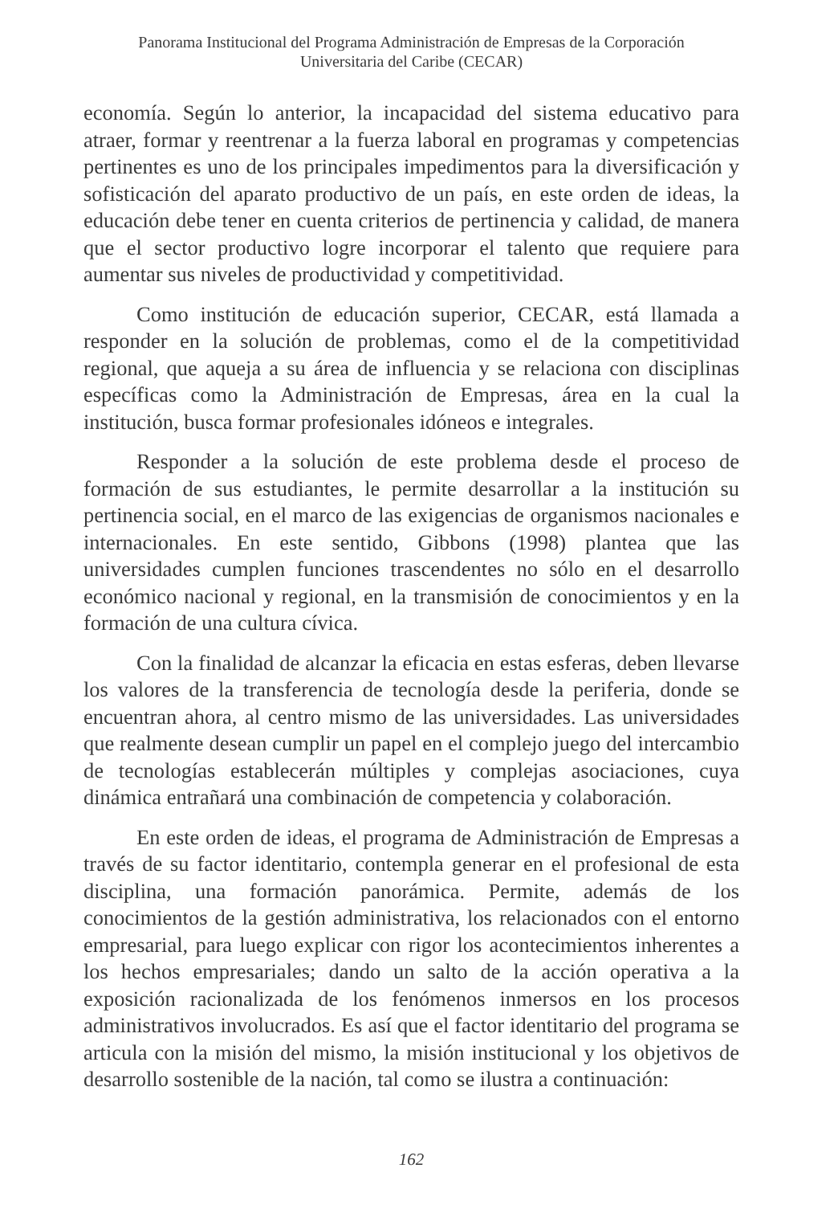Panorama Institucional del Programa Administración de Empresas de la Corporación
Universitaria del Caribe (CECAR)
economía. Según lo anterior, la incapacidad del sistema educativo para atraer, formar y reentrenar a la fuerza laboral en programas y competencias pertinentes es uno de los principales impedimentos para la diversificación y sofisticación del aparato productivo de un país, en este orden de ideas, la educación debe tener en cuenta criterios de pertinencia y calidad, de manera que el sector productivo logre incorporar el talento que requiere para aumentar sus niveles de productividad y competitividad.
Como institución de educación superior, CECAR, está llamada a responder en la solución de problemas, como el de la competitividad regional, que aqueja a su área de influencia y se relaciona con disciplinas específicas como la Administración de Empresas, área en la cual la institución, busca formar profesionales idóneos e integrales.
Responder a la solución de este problema desde el proceso de formación de sus estudiantes, le permite desarrollar a la institución su pertinencia social, en el marco de las exigencias de organismos nacionales e internacionales. En este sentido, Gibbons (1998) plantea que las universidades cumplen funciones trascendentes no sólo en el desarrollo económico nacional y regional, en la transmisión de conocimientos y en la formación de una cultura cívica.
Con la finalidad de alcanzar la eficacia en estas esferas, deben llevarse los valores de la transferencia de tecnología desde la periferia, donde se encuentran ahora, al centro mismo de las universidades. Las universidades que realmente desean cumplir un papel en el complejo juego del intercambio de tecnologías establecerán múltiples y complejas asociaciones, cuya dinámica entrañará una combinación de competencia y colaboración.
En este orden de ideas, el programa de Administración de Empresas a través de su factor identitario, contempla generar en el profesional de esta disciplina, una formación panorámica. Permite, además de los conocimientos de la gestión administrativa, los relacionados con el entorno empresarial, para luego explicar con rigor los acontecimientos inherentes a los hechos empresariales; dando un salto de la acción operativa a la exposición racionalizada de los fenómenos inmersos en los procesos administrativos involucrados. Es así que el factor identitario del programa se articula con la misión del mismo, la misión institucional y los objetivos de desarrollo sostenible de la nación, tal como se ilustra a continuación:
162